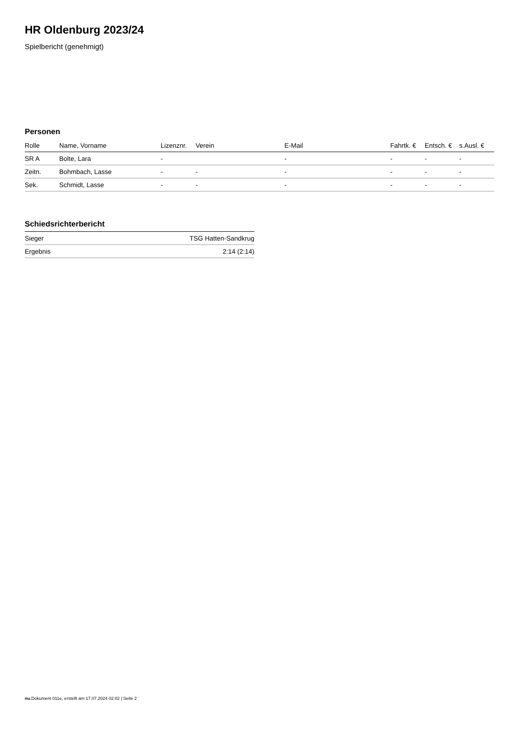HR Oldenburg 2023/24
Spielbericht (genehmigt)
Personen
| Rolle | Name, Vorname | Lizenznr. | Verein | E-Mail | Fahrtk. € | Entsch. € | s.Ausl. € |
| --- | --- | --- | --- | --- | --- | --- | --- |
| SR A | Bolte, Lara | - | | - | - | - | - |
| Zeitn. | Bohmbach, Lasse | - | - | - | - | - | - |
| Sek. | Schmidt, Lasse | - | - | - | - | - | - |
Schiedsrichterbericht
| Sieger | TSG Hatten-Sandkrug |
| Ergebnis | 2:14 (2:14) |
nu.Dokument 011e, erstellt am 17.07.2024 02:02 | Seite 2